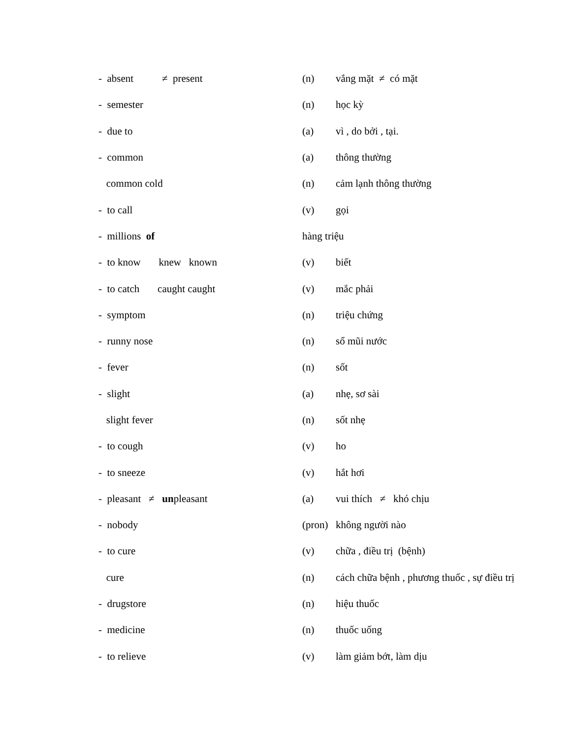| - absent ≠ present | (n) | vắng mặt ≠ có mặt |
| - semester | (n) | học kỳ |
| - due to | (a) | vì , do bởi , tại. |
| - common | (a) | thông thường |
| common cold | (n) | cảm lạnh thông thường |
| - to call | (v) | gọi |
| - millions of | hàng triệu | |
| - to know knew known | (v) | biết |
| - to catch caught caught | (v) | mắc phải |
| - symptom | (n) | triệu chứng |
| - runny nose | (n) | sổ mũi nước |
| - fever | (n) | sốt |
| - slight | (a) | nhẹ, sơ sài |
| slight fever | (n) | sốt nhẹ |
| - to cough | (v) | ho |
| - to sneeze | (v) | hắt hơi |
| - pleasant ≠ un pleasant | (a) | vui thích ≠ khó chịu |
| - nobody | (pron) | không người nào |
| - to cure | (v) | chữa , điều trị (bệnh) |
| cure | (n) | cách chữa bệnh , phương thuốc , sự điều trị |
| - drugstore | (n) | hiệu thuốc |
| - medicine | (n) | thuốc uống |
| - to relieve | (v) | làm giảm bớt, làm dịu |